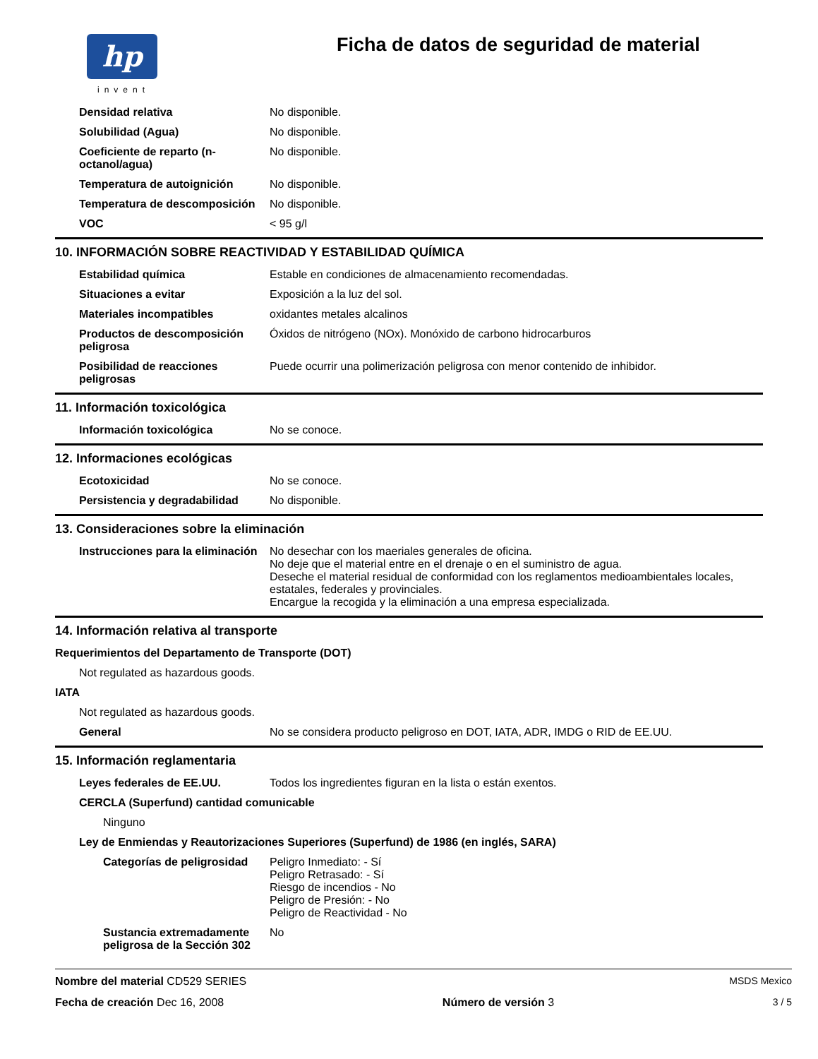hp
invent
Ficha de datos de seguridad de material
Densidad relativa No disponible.
Solubilidad (Agua) No disponible.
Coeficiente de reparto (n-octanol/agua)
No disponible.
Temperatura de autoignición No disponible.
Temperatura de descomposición
No disponible.
VOC < 95 g/l
10. INFORMACIÓN SOBRE REACTIVIDAD Y ESTABILIDAD QUÍMICA
Estabilidad química Estable en condiciones de almacenamiento recomendadas.
Situaciones a evitar Exposición a la luz del sol.
Materiales incompatibles oxidantes metales alcalinos
Productos de descomposición peligrosa
Óxidos de nitrógeno (NOx). Monóxido de carbono hidrocarburos
Posibilidad de reacciones peligrosas
Puede ocurrir una polimerización peligrosa con menor contenido de inhibidor.
11. Información toxicológica
Información toxicológica No se conoce.
12. Informaciones ecológicas
Ecotoxicidad No se conoce.
Persistencia y degradabilidad
No disponible.
13. Consideraciones sobre la eliminación
Instrucciones para la eliminación
No desechar con los maeriales generales de oficina.
No deje que el material entre en el drenaje o en el suministro de agua.
Deseche el material residual de conformidad con los reglamentos medioambientales locales, estatales, federales y provinciales.
Encargue la recogida y la eliminación a una empresa especializada.
14. Información relativa al transporte
Requerimientos del Departamento de Transporte (DOT)
Not regulated as hazardous goods.
IATA
Not regulated as hazardous goods.
General No se considera producto peligroso en DOT, IATA, ADR, IMDG o RID de EE.UU.
15. Información reglamentaria
Leyes federales de EE.UU. Todos los ingredientes figuran en la lista o están exentos.
CERCLA (Superfund) cantidad comunicable
Ninguno
Ley de Enmiendas y Reautorizaciones Superiores (Superfund) de 1986 (en inglés, SARA)
Categorías de peligrosidad
Peligro Inmediato: - Sí
Peligro Retrasado: - Sí
Riesgo de incendios - No
Peligro de Presión: - No
Peligro de Reactividad - No
Sustancia extremadamente peligrosa de la Sección 302
No
Nombre del material CD529 SERIES MSDS Mexico
Fecha de creación Dec 16, 2008 Número de versión 3 3 / 5